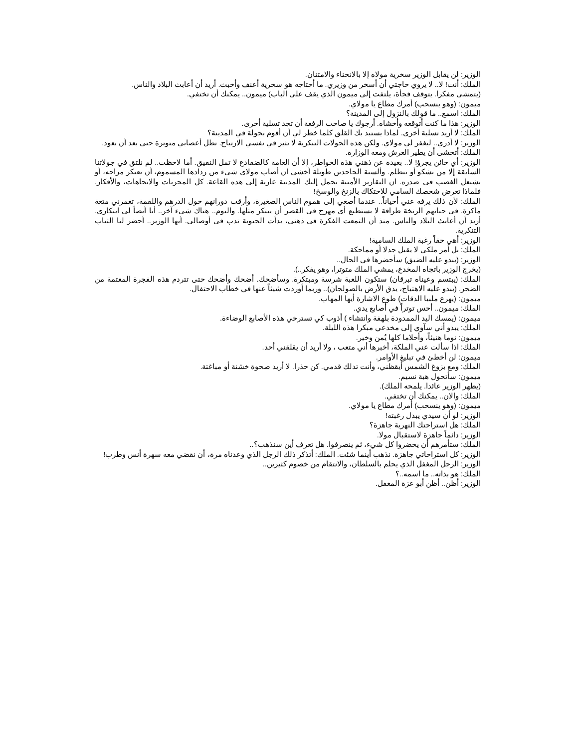الوزير: لن يقابل الوزير سخرية مولاه إلا بالانحناء والامتنان.
الملك: أنت! لا.. لا يروي حاجتي أن أسخر من وزيري. ما أحتاجه هو سخرية أعنف وأخبث. أريد أن أعابث البلاد والناس.
(يتمشى مفكرا. يتوقف فجأة، يلتفت إلى ميمون الذي يقف على الباب) ميمون.. يمكنك أن تختفي.
ميمون: (وهو ينسحب) أمرك مطاع يا مولاي.
الملك: اسمع.. ما قولك بالنزول إلى المدينة؟
الوزير: هذا ما كنت أتوقعه وأخشاه. أرجوك يا صاحب الرفعة أن تجد تسلية أخرى.
الملك: لا أريد تسلية أخرى. لماذا يستبد بك القلق كلما خطر لي أن أقوم بجولة في المدينة؟
الوزير: لا أدري.. ليغفر لي مولاي. ولكن هذه الجولات التنكرية لا تثير في نفسي الارتياح. تظل أعصابي متوترة حتى بعد أن نعود.
الملك: أتخشى أن يطير العرش ومعه الوزارة.
الوزير: أي خائن يجرؤ! لا.. بعيدة عن ذهني هذه الخواطر، إلا أن العامة كالضفادع لا تمل النقيق. أما لاحظت.. لم نلتق في جولاتنا السابقة إلا من يشكو أو يتظلم. وألسنة الجاحدين طويلة أخشى ان أصاب مولاي شيء من رذاذها المسموم، أن يعتكر مزاجه، أو يشتعل الغضب في صدره. ان التقارير الأمنية تحمل إليك المدينة عارية إلى هذه القاعة. كل المجريات والاتجاهات، والأفكار. فلماذا تعرض شخصك السامي للاحتكاك بالزنخ والوسخ!
الملك: لأن ذلك يرفه عني أحياناً.. عندما أصغي إلى هموم الناس الصغيرة، وأرقب دورانهم حول الدرهم واللقمة، تغمرني متعة ماكرة. في حياتهم الزنخة طرافة لا يستطيع أي مهرج في القصر أن يبتكر مثلها. واليوم.. هناك شيء آخر.. أنا أيضاً لي ابتكاري. أريد أن أعابث البلاد والناس. منذ أن التمعت الفكرة في ذهني، بدأت الحيوية تدب في أوصالي. أيها الوزير.. أحضر لنا الثياب التنكرية.
الوزير: أهي حقاً رغبة الملك السامية!
الملك: بل أمر ملكي لا يقبل جدلا أو مماحكة.
الوزير: (يبدو عليه الضيق) سأحضرها في الحال..
(يخرج الوزير باتجاه المخدع، يمشي الملك متوترا، وهو يفكر..).
الملك: (يبتسم وعيناه تبرقان) ستكون اللعبة شرسة ومبتكرة. وسأضحك. أضحك وأضحك حتى تتردم هذه الفجرة المعتمة من الضجر. (يبدو عليه الاهتياج، يدق الأرض بالصولجان).. وربما أوردت شيئاً عنها في خطاب الاحتفال.
ميمون: (يهرع ملبيا الدقات) طوع الاشارة أيها المهاب.
الملك: ميمون.. أحس توتراً في أصابع يدي.
ميمون: (يمسك اليد الممدودة بلهفة وانتشاء ) أذوب كي تسترخي هذه الأصابع الوضاءة.
الملك: يبدو أني سآوي إلى مخدعي مبكرا هذه الليلة.
ميمون: نوما هنيئاً، وأحلاما كلها يُمن وخير.
الملك: اذا سألت عني الملكة، أخبرها أني متعب ، ولا أريد أن يقلقني أحد.
ميمون: لن أخطئ في تبليغ الأوامر.
الملك: ومع بزوغ الشمس أيقظني، وأنت تدلك قدمي. كن حذرا. لا أريد صحوة خشنة أو مباغتة.
ميمون: سأتحول هبة نسيم.
(يظهر الوزير عائدا. يلمحه الملك).
الملك: والان.. يمكنك أن تختفي.
ميمون: (وهو ينسحب) أمرك مطاع يا مولاي.
الوزير: لو أن سيدي يبدل رغبته!
الملك: هل استراحتك النهرية جاهزة؟
الوزير: دائماً جاهزة لاستقبال مولا.
الملك: ستأمرهم أن يحضروا كل شيء، ثم ينصرفوا. هل تعرف أين سنذهب؟..
الوزير: كل استراحاتي جاهزة. نذهب أينما شئت. الملك: أتذكر ذلك الرجل الذي وعدناه مرة، أن نقضي معه سهرة أنس وطرب!
الوزير: الرجل المغفل الذي يحلم بالسلطان، والانتقام من خصوم كثيرين..
الملك: هو بذاته.. ما اسمه..؟
الوزير: أظن.. أظن أبو عزة المغفل.